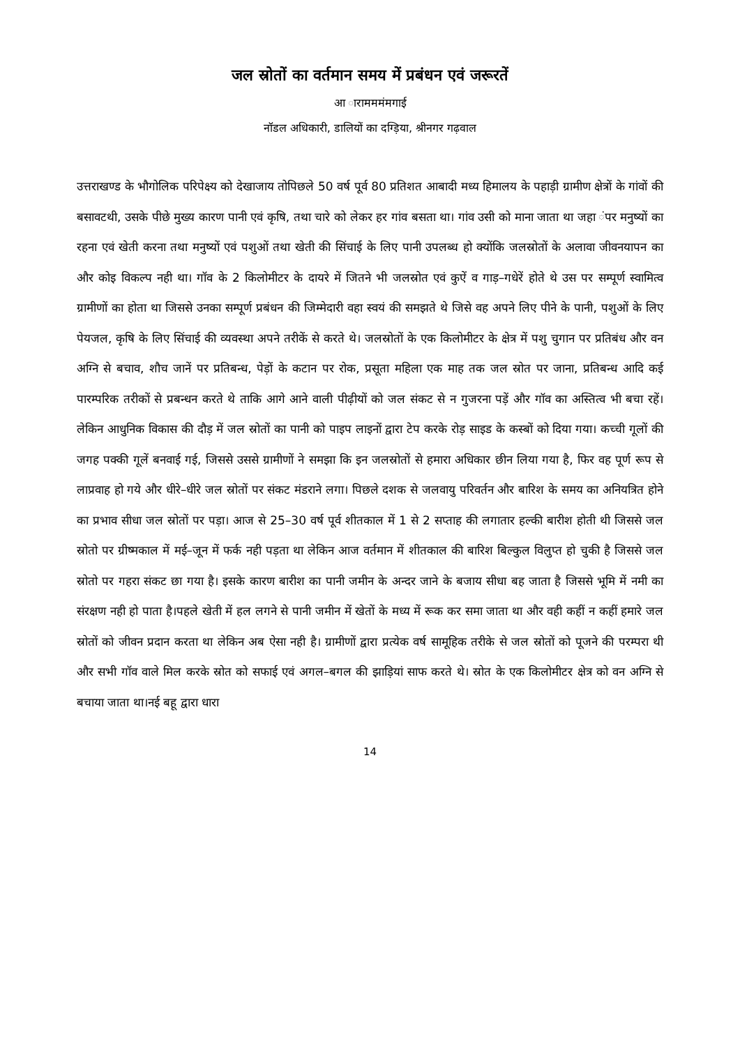जल स्रोतों का वर्तमान समय में प्रबंधन एवं जरूरतें
आ ारामममंमगाई
नॉडल अधिकारी, डालियों का दग्ड़िया, श्रीनगर गढ़वाल
उत्तराखण्ड के भौगोलिक परिपेक्ष्य को देखाजाय तोपिछले 50 वर्ष पूर्व 80 प्रतिशत आबादी मध्य हिमालय के पहाड़ी ग्रामीण क्षेत्रों के गांवों की बसावटथी, उसके पीछे मुख्य कारण पानी एवं कृषि, तथा चारे को लेकर हर गांव बसता था। गांव उसी को माना जाता था जहा ंपर मनुष्यों का रहना एवं खेती करना तथा मनुष्यों एवं पशुओं तथा खेती की सिंचाई के लिए पानी उपलब्ध हो क्योंकि जलस्रोतों के अलावा जीवनयापन का और कोइ विकल्प नही था। गॉव के 2 किलोमीटर के दायरे में जितने भी जलस्रोत एवं कुऐं व गाड़–गधेरें होते थे उस पर सम्पूर्ण स्वामित्व ग्रामीणों का होता था जिससे उनका सम्पूर्ण प्रबंधन की जिम्मेदारी वहा स्वयं की समझते थे जिसे वह अपने लिए पीने के पानी, पशुओं के लिए पेयजल, कृषि के लिए सिंचाई की व्यवस्था अपने तरीकें से करते थे। जलस्रोतों के एक किलोमीटर के क्षेत्र में पशु चुगान पर प्रतिबंध और वन अग्नि से बचाव, शौच जानें पर प्रतिबन्ध, पेड़ों के कटान पर रोक, प्रसूता महिला एक माह तक जल स्रोत पर जाना, प्रतिबन्ध आदि कई पारम्परिक तरीकों से प्रबन्धन करते थे ताकि आगे आने वाली पीढ़ीयों को जल संकट से न गुजरना पड़ें और गॉव का अस्तित्व भी बचा रहें। लेकिन आधुनिक विकास की दौड़ में जल स्रोतों का पानी को पाइप लाइनों द्वारा टेप करके रोड़ साइड के कस्बों को दिया गया। कच्ची गूलों की जगह पक्की गूलें बनवाई गई, जिससे उससे ग्रामीणों ने समझा कि इन जलस्रोतों से हमारा अधिकार छीन लिया गया है, फिर वह पूर्ण रूप से लाप्रवाह हो गये और धीरे–धीरे जल स्रोतों पर संकट मंडराने लगा। पिछले दशक से जलवायु परिवर्तन और बारिश के समय का अनियत्रित होने का प्रभाव सीधा जल स्रोतों पर पड़ा। आज से 25–30 वर्ष पूर्व शीतकाल में 1 से 2 सप्ताह की लगातार हल्की बारीश होती थी जिससे जल स्रोतो पर ग्रीष्मकाल में मई–जून में फर्क नही पड़ता था लेकिन आज वर्तमान में शीतकाल की बारिश बिल्कुल विलुप्त हो चुकी है जिससे जल स्रोतो पर गहरा संकट छा गया है। इसके कारण बारीश का पानी जमीन के अन्दर जाने के बजाय सीधा बह जाता है जिससे भूमि में नमी का संरक्षण नही हो पाता है।पहले खेती में हल लगने से पानी जमीन में खेतों के मध्य में रूक कर समा जाता था और वही कहीं न कहीं हमारे जल स्रोतों को जीवन प्रदान करता था लेकिन अब ऐसा नही है। ग्रामीणों द्वारा प्रत्येक वर्ष सामूहिक तरीके से जल स्रोतों को पूजने की परम्परा थी और सभी गॉव वाले मिल करके स्रोत को सफाई एवं अगल–बगल की झाड़ियां साफ करते थे। स्रोत के एक किलोमीटर क्षेत्र को वन अग्नि से बचाया जाता था।नई बहू द्वारा धारा
14